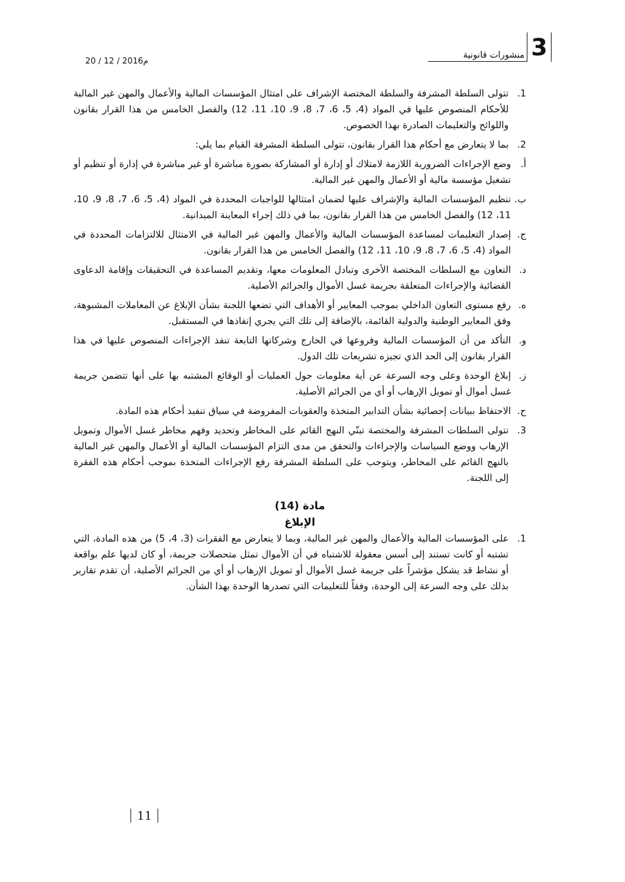20 / 12 / 2016م
3 منشورات قانونية
1. تتولى السلطة المشرفة والسلطة المختصة الإشراف على امتثال المؤسسات المالية والأعمال والمهن غير المالية للأحكام المنصوص عليها في المواد (4، 5، 6، 7، 8، 9، 10، 11، 12) والفصل الخامس من هذا القرار بقانون واللوائح والتعليمات الصادرة بهذا الخصوص.
2. بما لا يتعارض مع أحكام هذا القرار بقانون، تتولى السلطة المشرفة القيام بما يلي:
أ. وضع الإجراءات الضرورية اللازمة لامتلاك أو إدارة أو المشاركة بصورة مباشرة أو غير مباشرة في إدارة أو تنظيم أو تشغيل مؤسسة مالية أو الأعمال والمهن غير المالية.
ب. تنظيم المؤسسات المالية والإشراف عليها لضمان امتثالها للواجبات المحددة في المواد (4، 5، 6، 7، 8، 9، 10، 11، 12) والفصل الخامس من هذا القرار بقانون، بما في ذلك إجراء المعاينة الميدانية.
ج. إصدار التعليمات لمساعدة المؤسسات المالية والأعمال والمهن غير المالية في الامتثال للالتزامات المحددة في المواد (4، 5، 6، 7، 8، 9، 10، 11، 12) والفصل الخامس من هذا القرار بقانون.
د. التعاون مع السلطات المختصة الأخرى وتبادل المعلومات معها، وتقديم المساعدة في التحقيقات وإقامة الدعاوى القضائية والإجراءات المتعلقة بجريمة غسل الأموال والجرائم الأصلية.
ه. رفع مستوى التعاون الداخلي بموجب المعايير أو الأهداف التي تضعها اللجنة بشأن الإبلاغ عن المعاملات المشبوهة، وفق المعايير الوطنية والدولية القائمة، بالإضافة إلى تلك التي يجري إنفاذها في المستقبل.
و. التأكد من أن المؤسسات المالية وفروعها في الخارج وشركاتها التابعة تنفذ الإجراءات المنصوص عليها في هذا القرار بقانون إلى الحد الذي تجيزه تشريعات تلك الدول.
ز. إبلاغ الوحدة وعلى وجه السرعة عن أية معلومات حول العمليات أو الوقائع المشتبه بها على أنها تتضمن جريمة غسل أموال أو تمويل الإرهاب أو أي من الجرائم الأصلية.
ح. الاحتفاظ ببيانات إحصائية بشأن التدابير المتخذة والعقوبات المفروضة في سياق تنفيذ أحكام هذه المادة.
3. تتولى السلطات المشرفة والمختصة تبنّي النهج القائم على المخاطر وتحديد وفهم مخاطر غسل الأموال وتمويل الإرهاب ووضع السياسات والإجراءات والتحقق من مدى التزام المؤسسات المالية أو الأعمال والمهن غير المالية بالنهج القائم على المخاطر، ويتوجب على السلطة المشرفة رفع الإجراءات المتخذة بموجب أحكام هذه الفقرة إلى اللجنة.
مادة (14)
الإبلاغ
1. على المؤسسات المالية والأعمال والمهن غير المالية، وبما لا يتعارض مع الفقرات (3، 4، 5) من هذه المادة، التي تشتبه أو كانت تستند إلى أسس معقولة للاشتباه في أن الأموال تمثل متحصلات جريمة، أو كان لديها علم بواقعة أو نشاط قد يشكل مؤشراً على جريمة غسل الأموال أو تمويل الإرهاب أو أي من الجرائم الأصلية، أن تقدم تقارير بذلك على وجه السرعة إلى الوحدة، وفقاً للتعليمات التي تصدرها الوحدة بهذا الشأن.
11